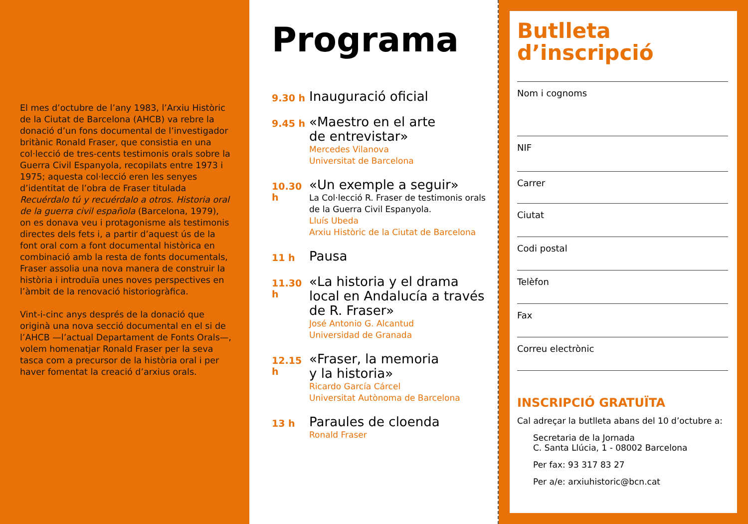El mes d’octubre de l’any 1983, l’Arxiu Històric de la Ciutat de Barcelona (AHCB) va rebre la donació d’un fons documental de l’investigador britànic Ronald Fraser, que consistia en una col·lecció de tres-cents testimonis orals sobre la Guerra Civil Espanyola, recopilats entre 1973 i 1975; aquesta col·lecció eren les senyes d’identitat de l’obra de Fraser titulada Recuérdalo tú y recuérdalo a otros. Historia oral de la guerra civil española (Barcelona, 1979), on es donava veu i protagonisme als testimonis directes dels fets i, a partir d’aquest ús de la font oral com a font documental històrica en combinació amb la resta de fonts documentals, Fraser assolia una nova manera de construir la història i introduïa unes noves perspectives en l’àmbit de la renovació historiogràfica.
Vint-i-cinc anys després de la donació que originà una nova secció documental en el si de l’AHCB —l’actual Departament de Fonts Orals—, volem homenatjar Ronald Fraser per la seva tasca com a precursor de la història oral i per haver fomentat la creació d’arxius orals.
Programa
9.30 h
Inauguració oficial
9.45 h
«Maestro en el arte
de entrevistar»
Mercedes Vilanova
Universitat de Barcelona
10.30 h
«Un exemple a seguir»
La Col·lecció R. Fraser de testimonis orals de la Guerra Civil Espanyola.
Lluís Ubeda
Arxiu Històric de la Ciutat de Barcelona
11 h
Pausa
11.30 h
«La historia y el drama local en Andalucía a través de R. Fraser»
José Antonio G. Alcantud
Universidad de Granada
12.15 h
«Fraser, la memoria
y la historia»
Ricardo García Cárcel
Universitat Autònoma de Barcelona
13 h
Paraules de cloenda
Ronald Fraser
Butlleta
d’inscripció
Nom i cognoms
NIF
Carrer
Ciutat
Codi postal
Telèfon
Fax
Correu electrònic
INSCRIPCIÓ GRATUÏTA
Cal adreçar la butlleta abans del 10 d’octubre a:
Secretaria de la Jornada
C. Santa Llúcia, 1 - 08002 Barcelona
Per fax: 93 317 83 27
Per a/e: arxiuhistoric@bcn.cat